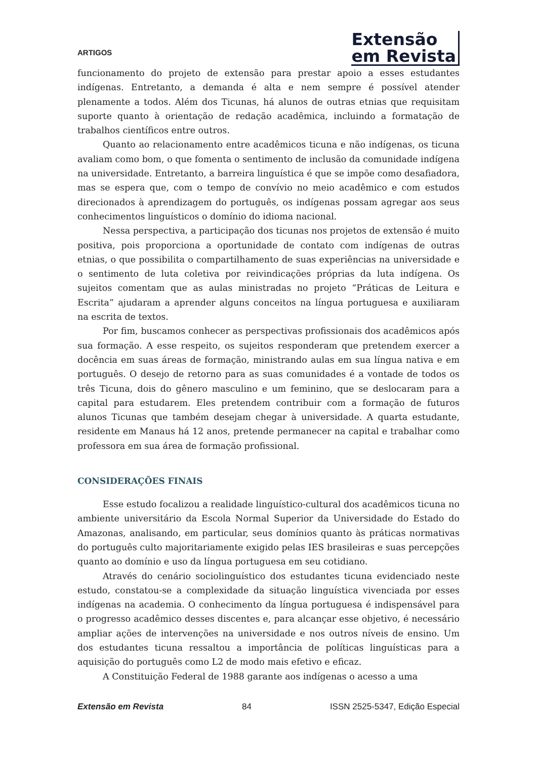ARTIGOS
Extensão
em Revista
funcionamento do projeto de extensão para prestar apoio a esses estudantes indígenas. Entretanto, a demanda é alta e nem sempre é possível atender plenamente a todos. Além dos Ticunas, há alunos de outras etnias que requisitam suporte quanto à orientação de redação acadêmica, incluindo a formatação de trabalhos científicos entre outros.
Quanto ao relacionamento entre acadêmicos ticuna e não indígenas, os ticuna avaliam como bom, o que fomenta o sentimento de inclusão da comunidade indígena na universidade. Entretanto, a barreira linguística é que se impõe como desafiadora, mas se espera que, com o tempo de convívio no meio acadêmico e com estudos direcionados à aprendizagem do português, os indígenas possam agregar aos seus conhecimentos linguísticos o domínio do idioma nacional.
Nessa perspectiva, a participação dos ticunas nos projetos de extensão é muito positiva, pois proporciona a oportunidade de contato com indígenas de outras etnias, o que possibilita o compartilhamento de suas experiências na universidade e o sentimento de luta coletiva por reivindicações próprias da luta indígena. Os sujeitos comentam que as aulas ministradas no projeto “Práticas de Leitura e Escrita” ajudaram a aprender alguns conceitos na língua portuguesa e auxiliaram na escrita de textos.
Por fim, buscamos conhecer as perspectivas profissionais dos acadêmicos após sua formação. A esse respeito, os sujeitos responderam que pretendem exercer a docência em suas áreas de formação, ministrando aulas em sua língua nativa e em português. O desejo de retorno para as suas comunidades é a vontade de todos os três Ticuna, dois do gênero masculino e um feminino, que se deslocaram para a capital para estudarem. Eles pretendem contribuir com a formação de futuros alunos Ticunas que também desejam chegar à universidade. A quarta estudante, residente em Manaus há 12 anos, pretende permanecer na capital e trabalhar como professora em sua área de formação profissional.
CONSIDERAÇÕES FINAIS
Esse estudo focalizou a realidade linguístico-cultural dos acadêmicos ticuna no ambiente universitário da Escola Normal Superior da Universidade do Estado do Amazonas, analisando, em particular, seus domínios quanto às práticas normativas do português culto majoritariamente exigido pelas IES brasileiras e suas percepções quanto ao domínio e uso da língua portuguesa em seu cotidiano.
Através do cenário sociolinguístico dos estudantes ticuna evidenciado neste estudo, constatou-se a complexidade da situação linguística vivenciada por esses indígenas na academia. O conhecimento da língua portuguesa é indispensável para o progresso acadêmico desses discentes e, para alcançar esse objetivo, é necessário ampliar ações de intervenções na universidade e nos outros níveis de ensino. Um dos estudantes ticuna ressaltou a importância de políticas linguísticas para a aquisição do português como L2 de modo mais efetivo e eficaz.
A Constituição Federal de 1988 garante aos indígenas o acesso a uma
Extensão em Revista 84 ISSN 2525-5347, Edição Especial